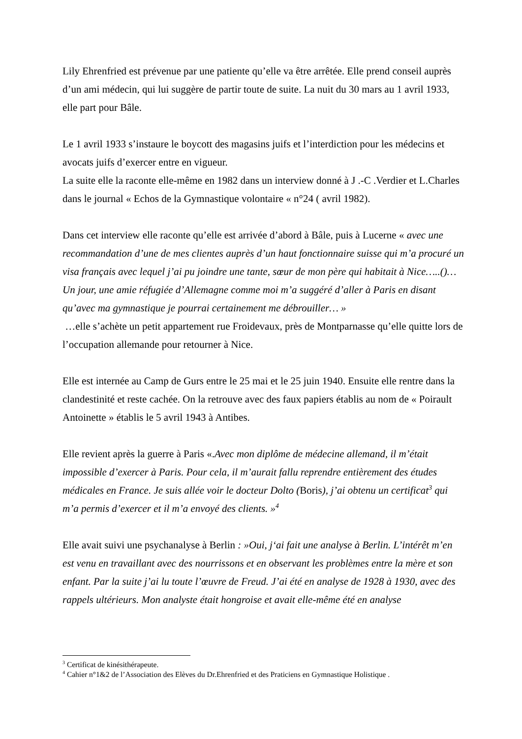Lily Ehrenfried est prévenue par une patiente qu’elle va être arrêtée. Elle prend conseil auprès d’un ami médecin, qui lui suggère de partir toute de suite. La nuit du 30 mars au 1 avril 1933, elle part pour Bâle.
Le 1 avril 1933 s’instaure le boycott des magasins juifs et l’interdiction pour les médecins et avocats juifs d’exercer entre en vigueur.
La suite elle la raconte elle-même en 1982 dans un interview donné à J .-C .Verdier et L.Charles dans le journal « Echos de la Gymnastique volontaire « n°24 ( avril 1982).
Dans cet interview elle raconte qu’elle est arrivée d’abord à Bâle, puis à Lucerne « avec une recommandation d’une de mes clientes auprès d’un haut fonctionnaire suisse qui m’a procuré un visa français avec lequel j’ai pu joindre une tante, sœur de mon père qui habitait à Nice…..()…Un jour, une amie réfugiée d’Allemagne comme moi m’a suggéré d’aller à Paris en disant qu’avec ma gymnastique je pourrai certainement me débrouiller… »
…elle s’achète un petit appartement rue Froidevaux, près de Montparnasse qu’elle quitte lors de l’occupation allemande pour retourner à Nice.
Elle est internée au Camp de Gurs entre le 25 mai et le 25 juin 1940. Ensuite elle rentre dans la clandestinité et reste cachée. On la retrouve avec des faux papiers établis au nom de « Poirault Antoinette » établis le 5 avril 1943 à Antibes.
Elle revient après la guerre à Paris «.Avec mon diplôme de médecine allemand, il m’était impossible d’exercer à Paris. Pour cela, il m’aurait fallu reprendre entièrement des études médicales en France. Je suis allée voir le docteur Dolto (Boris), j’ai obtenu un certificat<sup>3</sup> qui m’a permis d’exercer et il m’a envoyé des clients. »<sup>4</sup>
Elle avait suivi une psychanalyse à Berlin : »Oui, j‘ai fait une analyse à Berlin. L’intérêt m’en est venu en travaillant avec des nourrissons et en observant les problèmes entre la mère et son enfant. Par la suite j’ai lu toute l’œuvre de Freud. J’ai été en analyse de 1928 à 1930, avec des rappels ultérieurs. Mon analyste était hongroise et avait elle-même été en analyse
<sup>3</sup> Certificat de kinésithérapeute.
<sup>4</sup> Cahier n°1&2 de l’Association des Elèves du Dr.Ehrenfried et des Praticiens en Gymnastique Holistique .